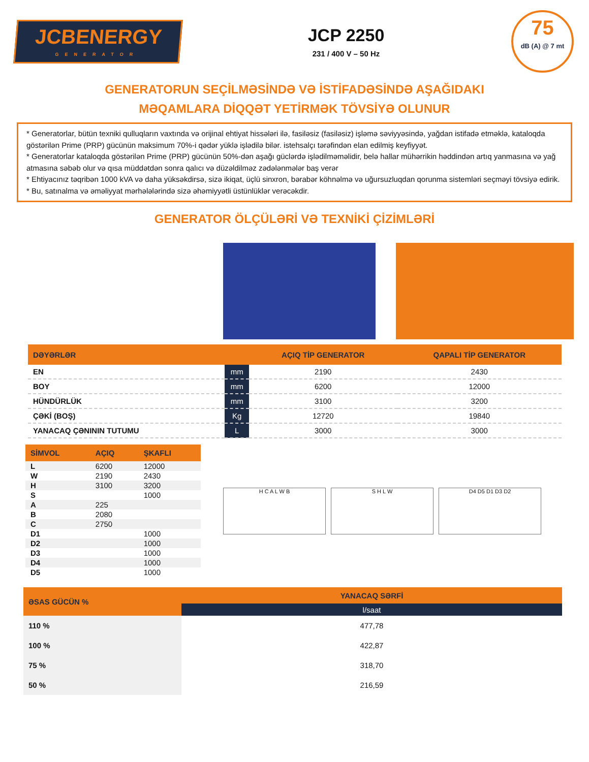JCBENERGY
GENERATOR
JCP 2250
231 / 400 V – 50 Hz
75
dB (A) @ 7 mt
GENERATORUN SEÇİLMƏSİNDƏ VƏ İSTİFADƏSİNDƏ AŞAĞIDAKI
MƏQAMLARA DİQQƏT YETİRMƏK TÖVSİYƏ OLUNUR
* Generatorlar, bütün texniki qulluqların vaxtında və orijinal ehtiyat hissələri ilə, fasiləsiz (fasiləsiz) işləmə səviyyəsində, yağdan istifadə etməklə, kataloqda göstərilən Prime (PRP) gücünün maksimum 70%-i qədər yüklə işlədilə bilər. istehsalçı tərəfindən elan edilmiş keyfiyyət.
* Generatorlar kataloqda göstərilən Prime (PRP) gücünün 50%-dən aşağı güclərdə işlədilməməlidir, belə hallar mühərrikin həddindən artıq yanmasına və yağ atmasına səbəb olur və qısa müddətdən sonra qalıcı və düzəldilməz zədələnmələr baş verər
* Ehtiyacınız təqribən 1000 kVA və daha yüksəkdirsə, sizə ikiqat, üçlü sinxron, bərabər köhnəlmə və uğursuzluqdan qorunma sistemləri seçməyi tövsiyə edirik.
* Bu, satınalma və əməliyyat mərhələlərində sizə əhəmiyyətli üstünlüklər verəcəkdir.
GENERATOR ÖLÇÜLƏRİ VƏ TEXNİKİ ÇİZİMLƏRİ
| DƏYƏRLƏR | | AÇIQ TİP GENERATOR | QAPALI TİP GENERATOR |
| --- | --- | --- | --- |
| EN | mm | 2190 | 2430 |
| BOY | mm | 6200 | 12000 |
| HÜNDÜRLÜK | mm | 3100 | 3200 |
| ÇƏKİ (BOŞ) | Kg | 12720 | 19840 |
| YANACAQ ÇƏNININ TUTUMU | L | 3000 | 3000 |
| SİMVOL | AÇIQ | ŞKAFLI |
| --- | --- | --- |
| L | 6200 | 12000 |
| W | 2190 | 2430 |
| H | 3100 | 3200 |
| S | | 1000 |
| A | 225 | |
| B | 2080 | |
| C | 2750 | |
| D1 | | 1000 |
| D2 | | 1000 |
| D3 | | 1000 |
| D4 | | 1000 |
| D5 | | 1000 |
H C A L W B S H L W D4 D5 D1 D3 D2
| ƏSAS GÜCÜN % | YANACAQ SƏRFİ |
| --- | --- |
| | l/saat |
| 110 % | 477,78 |
| 100 % | 422,87 |
| 75 % | 318,70 |
| 50 % | 216,59 |